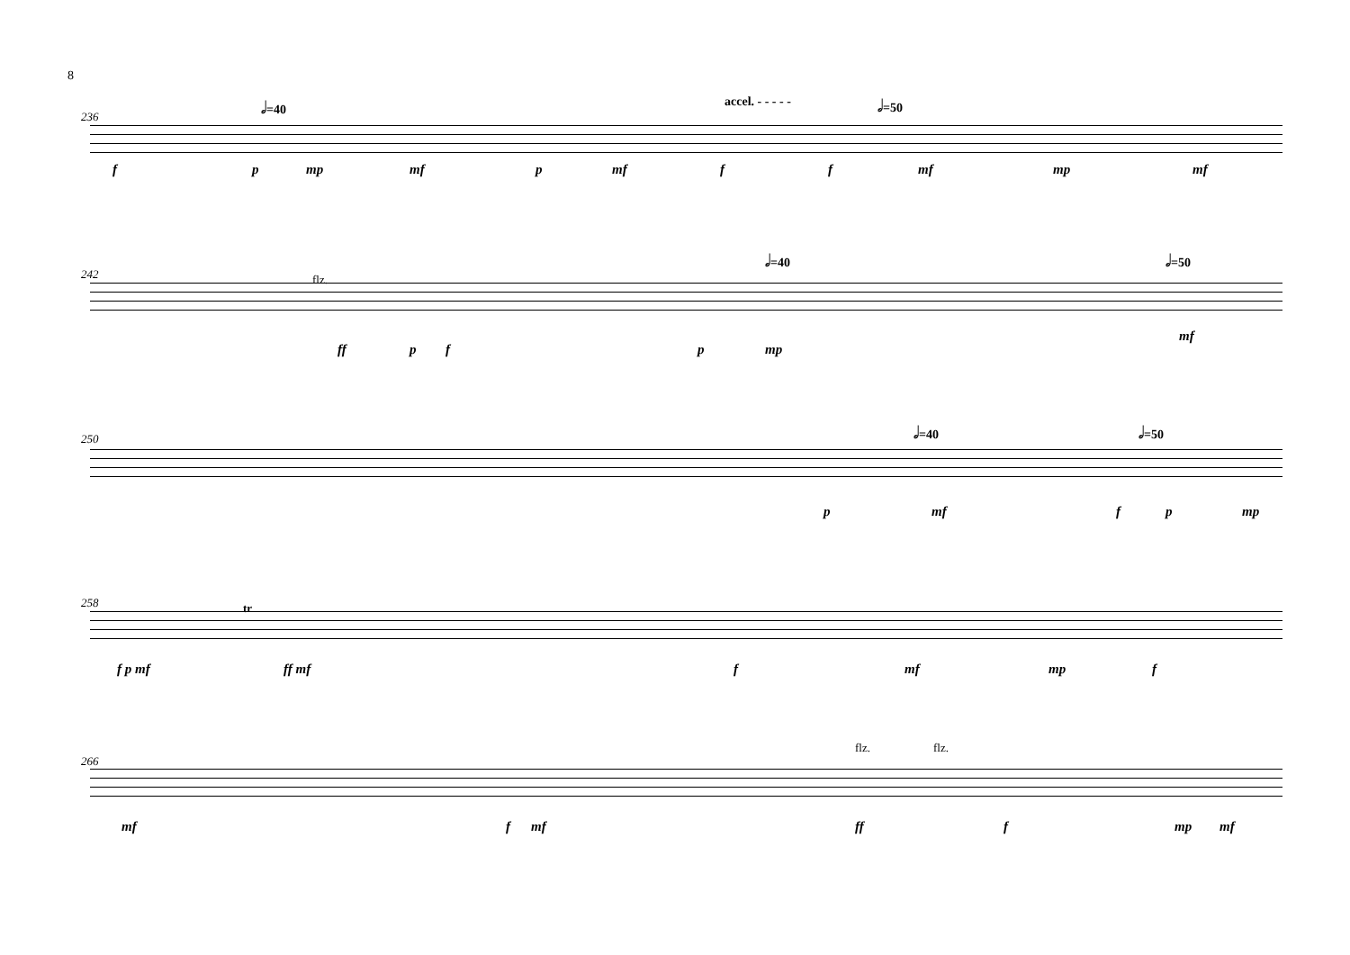8
236
𝅗𝅥=40 accel. - - - - - 𝅗𝅥=50
f p mp mf p mf f f mf mp mf
242 flz.
𝅗𝅥=40 𝅗𝅥=50
ff p f p mp
mf
250
𝅗𝅥=40 𝅗𝅥=50
p mf f p mp
258 tr
f p mf ff mf f mf mp f
266
flz. flz.
mf f mf ff f mp mf